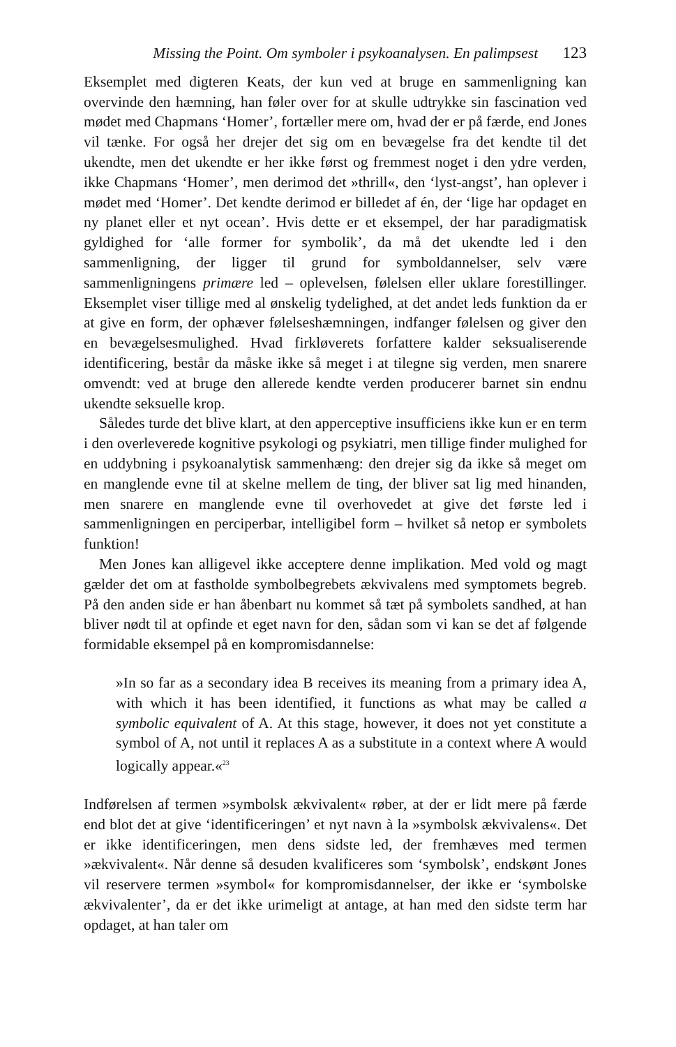Missing the Point. Om symboler i psykoanalysen. En palimpsest 123
Eksemplet med digteren Keats, der kun ved at bruge en sammenligning kan overvinde den hæmning, han føler over for at skulle udtrykke sin fascination ved mødet med Chapmans ‘Homer’, fortæller mere om, hvad der er på færde, end Jones vil tænke. For også her drejer det sig om en bevægelse fra det kendte til det ukendte, men det ukendte er her ikke først og fremmest noget i den ydre verden, ikke Chapmans ‘Homer’, men derimod det »thrill«, den ‘lyst-angst’, han oplever i mødet med ‘Homer’. Det kendte derimod er billedet af én, der ‘lige har opdaget en ny planet eller et nyt ocean’. Hvis dette er et eksempel, der har paradigmatisk gyldighed for ‘alle former for symbolik’, da må det ukendte led i den sammenligning, der ligger til grund for symboldannelser, selv være sammenligningens primære led – oplevelsen, følelsen eller uklare forestillinger. Eksemplet viser tillige med al ønskelig tydelighed, at det andet leds funktion da er at give en form, der ophæver følelseshæmningen, indfanger følelsen og giver den en bevægelsesmulighed. Hvad firkløverets forfattere kalder seksualiserende identificering, består da måske ikke så meget i at tilegne sig verden, men snarere omvendt: ved at bruge den allerede kendte verden producerer barnet sin endnu ukendte seksuelle krop.
Således turde det blive klart, at den apperceptive insufficiens ikke kun er en term i den overleverede kognitive psykologi og psykiatri, men tillige finder mulighed for en uddybning i psykoanalytisk sammenhæng: den drejer sig da ikke så meget om en manglende evne til at skelne mellem de ting, der bliver sat lig med hinanden, men snarere en manglende evne til overhovedet at give det første led i sammenligningen en perciperbar, intelligibel form – hvilket så netop er symbolets funktion!
Men Jones kan alligevel ikke acceptere denne implikation. Med vold og magt gælder det om at fastholde symbolbegrebets ækvivalens med symptomets begreb. På den anden side er han åbenbart nu kommet så tæt på symbolets sandhed, at han bliver nødt til at opfinde et eget navn for den, sådan som vi kan se det af følgende formidable eksempel på en kompromisdannelse:
»In so far as a secondary idea B receives its meaning from a primary idea A, with which it has been identified, it functions as what may be called a symbolic equivalent of A. At this stage, however, it does not yet constitute a symbol of A, not until it replaces A as a substitute in a context where A would logically appear.«<sup>23</sup>
Indførelsen af termen »symbolsk ækvivalent« røber, at der er lidt mere på færde end blot det at give ‘identificeringen’ et nyt navn à la »symbolsk ækvivalens«. Det er ikke identificeringen, men dens sidste led, der fremhæves med termen »ækvivalent«. Når denne så desuden kvalificeres som ‘symbolsk’, endskønt Jones vil reservere termen »symbol« for kompromisdannelser, der ikke er ‘symbolske ækvivalenter’, da er det ikke urimeligt at antage, at han med den sidste term har opdaget, at han taler om